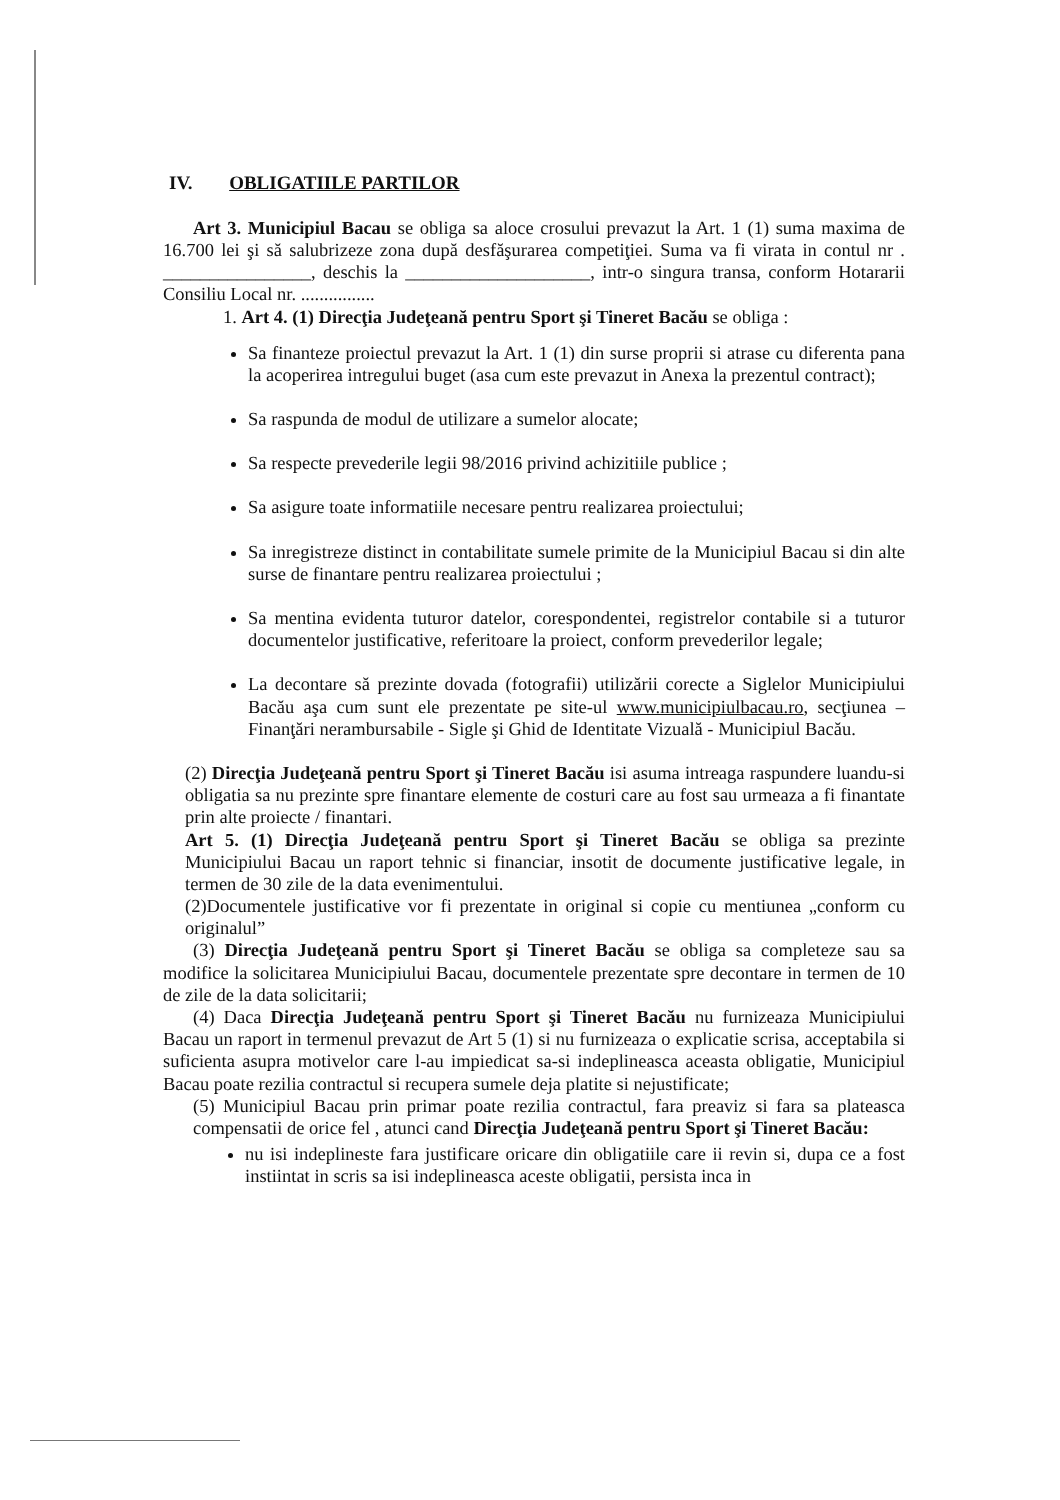IV. OBLIGATIILE PARTILOR
Art 3. Municipiul Bacau se obliga sa aloce crosului prevazut la Art. 1 (1) suma maxima de 16.700 lei şi să salubrizeze zona după desfăşurarea competiţiei. Suma va fi virata in contul nr . ________________, deschis la ____________________, intr-o singura transa, conform Hotararii Consiliu Local nr. ................
1. Art 4. (1) Direcţia Judeţeană pentru Sport şi Tineret Bacău se obliga :
Sa finanteze proiectul prevazut la Art. 1 (1) din surse proprii si atrase cu diferenta pana la acoperirea intregului buget (asa cum este prevazut in Anexa la prezentul contract);
Sa raspunda de modul de utilizare a sumelor alocate;
Sa respecte prevederile legii 98/2016 privind achizitiile publice ;
Sa asigure toate informatiile necesare pentru realizarea proiectului;
Sa inregistreze distinct in contabilitate sumele primite de la Municipiul Bacau si din alte surse de finantare pentru realizarea proiectului ;
Sa mentina evidenta tuturor datelor, corespondentei, registrelor contabile si a tuturor documentelor justificative, referitoare la proiect, conform prevederilor legale;
La decontare să prezinte dovada (fotografii) utilizării corecte a Siglelor Municipiului Bacău aşa cum sunt ele prezentate pe site-ul www.municipiulbacau.ro, secţiunea – Finanţări nerambursabile - Sigle şi Ghid de Identitate Vizuală - Municipiul Bacău.
(2) Direcţia Judeţeană pentru Sport şi Tineret Bacău isi asuma intreaga raspundere luandu-si obligatia sa nu prezinte spre finantare elemente de costuri care au fost sau urmeaza a fi finantate prin alte proiecte / finantari.
Art 5. (1) Direcţia Judeţeană pentru Sport şi Tineret Bacău se obliga sa prezinte Municipiului Bacau un raport tehnic si financiar, insotit de documente justificative legale, in termen de 30 zile de la data evenimentului.
(2)Documentele justificative vor fi prezentate in original si copie cu mentiunea „conform cu originalul”
(3) Direcţia Judeţeană pentru Sport şi Tineret Bacău se obliga sa completeze sau sa modifice la solicitarea Municipiului Bacau, documentele prezentate spre decontare in termen de 10 de zile de la data solicitarii;
(4) Daca Direcţia Judeţeană pentru Sport şi Tineret Bacău nu furnizeaza Municipiului Bacau un raport in termenul prevazut de Art 5 (1) si nu furnizeaza o explicatie scrisa, acceptabila si suficienta asupra motivelor care l-au impiedicat sa-si indeplineasca aceasta obligatie, Municipiul Bacau poate rezilia contractul si recupera sumele deja platite si nejustificate;
(5) Municipiul Bacau prin primar poate rezilia contractul, fara preaviz si fara sa plateasca compensatii de orice fel , atunci cand Direcţia Judeţeană pentru Sport şi Tineret Bacău:
nu isi indeplineste fara justificare oricare din obligatiile care ii revin si, dupa ce a fost instiintat in scris sa isi indeplineasca aceste obligatii, persista inca in